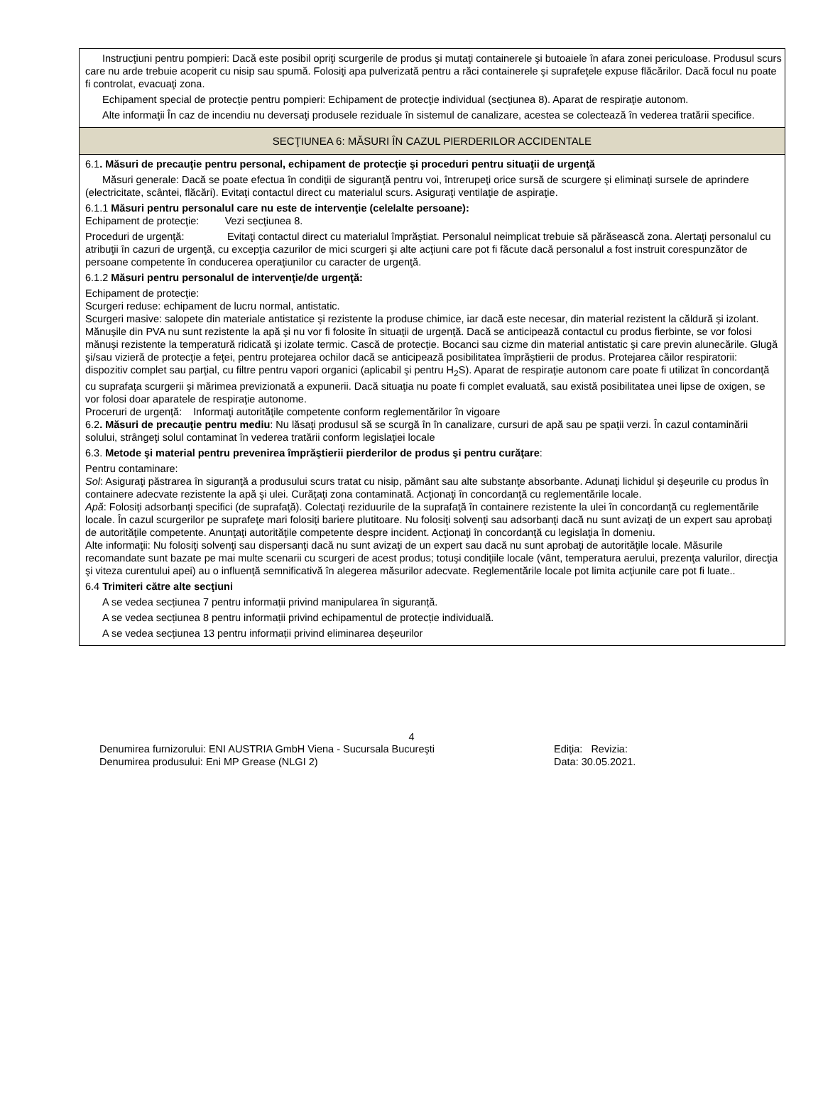Instrucţiuni pentru pompieri: Dacă este posibil opriţi scurgerile de produs şi mutaţi containerele şi butoaiele în afara zonei periculoase. Produsul scurs care nu arde trebuie acoperit cu nisip sau spumă. Folosiţi apa pulverizată pentru a răci containerele şi suprafeţele expuse flăcărilor. Dacă focul nu poate fi controlat, evacuaţi zona.
Echipament special de protecţie pentru pompieri: Echipament de protecţie individual (secţiunea 8). Aparat de respiraţie autonom.
Alte informaţii În caz de incendiu nu deversaţi produsele reziduale în sistemul de canalizare, acestea se colectează în vederea tratării specifice.
SECŢIUNEA 6: MĂSURI ÎN CAZUL PIERDERILOR ACCIDENTALE
6.1. Măsuri de precauţie pentru personal, echipament de protecţie şi proceduri pentru situaţii de urgenţă
Măsuri generale: Dacă se poate efectua în condiţii de siguranţă pentru voi, întrerupeţi orice sursă de scurgere şi eliminaţi sursele de aprindere (electricitate, scântei, flăcări). Evitaţi contactul direct cu materialul scurs. Asiguraţi ventilaţie de aspiraţie.
6.1.1 Măsuri pentru personalul care nu este de intervenţie (celelalte persoane):
Echipament de protecţie: Vezi secţiunea 8.
Proceduri de urgenţă: Evitaţi contactul direct cu materialul împrăştiat. Personalul neimplicat trebuie să părăsească zona. Alertaţi personalul cu atribuţii în cazuri de urgenţă, cu excepţia cazurilor de mici scurgeri şi alte acţiuni care pot fi făcute dacă personalul a fost instruit corespunzător de persoane competente în conducerea operaţiunilor cu caracter de urgenţă.
6.1.2 Măsuri pentru personalul de intervenţie/de urgenţă:
Echipament de protecţie:
Scurgeri reduse: echipament de lucru normal, antistatic.
Scurgeri masive: salopete din materiale antistatice şi rezistente la produse chimice, iar dacă este necesar, din material rezistent la căldură şi izolant. Mănuşile din PVA nu sunt rezistente la apă şi nu vor fi folosite în situaţii de urgenţă. Dacă se anticipează contactul cu produs fierbinte, se vor folosi mănuşi rezistente la temperatură ridicată şi izolate termic. Cască de protecţie. Bocanci sau cizme din material antistatic şi care previn alunecările. Glugă şi/sau vizieră de protecţie a feţei, pentru protejarea ochilor dacă se anticipează posibilitatea împrăştierii de produs. Protejarea căilor respiratorii: dispozitiv complet sau parţial, cu filtre pentru vapori organici (aplicabil şi pentru H<sub>2</sub>S). Aparat de respiraţie autonom care poate fi utilizat în concordanţă cu suprafaţa scurgerii şi mărimea previzionată a expunerii. Dacă situaţia nu poate fi complet evaluată, sau există posibilitatea unei lipse de oxigen, se vor folosi doar aparatele de respiraţie autonome.
Proceruri de urgenţă: Informaţi autorităţile competente conform reglementărilor în vigoare
6.2. Măsuri de precauţie pentru mediu: Nu lăsaţi produsul să se scurgă în în canalizare, cursuri de apă sau pe spaţii verzi. În cazul contaminării solului, strângeţi solul contaminat în vederea tratării conform legislaţiei locale
6.3. Metode şi material pentru prevenirea împrăştierii pierderilor de produs şi pentru curăţare:
Pentru contaminare:
Sol: Asiguraţi păstrarea în siguranţă a produsului scurs tratat cu nisip, pământ sau alte substanţe absorbante. Adunaţi lichidul şi deşeurile cu produs în containere adecvate rezistente la apă şi ulei. Curăţaţi zona contaminată. Acţionaţi în concordanţă cu reglementările locale.
Apă: Folosiţi adsorbanţi specifici (de suprafaţă). Colectaţi reziduurile de la suprafaţă în containere rezistente la ulei în concordanţă cu reglementările locale. În cazul scurgerilor pe suprafeţe mari folosiţi bariere plutitoare. Nu folosiţi solvenţi sau adsorbanţi dacă nu sunt avizaţi de un expert sau aprobaţi de autorităţile competente. Anunţaţi autorităţile competente despre incident. Acţionaţi în concordanţă cu legislaţia în domeniu.
Alte informaţii: Nu folosiţi solvenţi sau dispersanţi dacă nu sunt avizaţi de un expert sau dacă nu sunt aprobaţi de autorităţile locale. Măsurile recomandate sunt bazate pe mai multe scenarii cu scurgeri de acest produs; totuşi condiţiile locale (vânt, temperatura aerului, prezenţa valurilor, direcţia şi viteza curentului apei) au o influenţă semnificativă în alegerea măsurilor adecvate. Reglementările locale pot limita acţiunile care pot fi luate..
6.4 Trimiteri către alte secţiuni
A se vedea secțiunea 7 pentru informații privind manipularea în siguranță.
A se vedea secțiunea 8 pentru informații privind echipamentul de protecție individuală.
A se vedea secțiunea 13 pentru informații privind eliminarea deșeurilor
4
Denumirea furnizorului: ENI AUSTRIA GmbH Viena - Sucursala Bucureşti Ediţia: Revizia:
Denumirea produsului: Eni MP Grease (NLGI 2) Data: 30.05.2021.